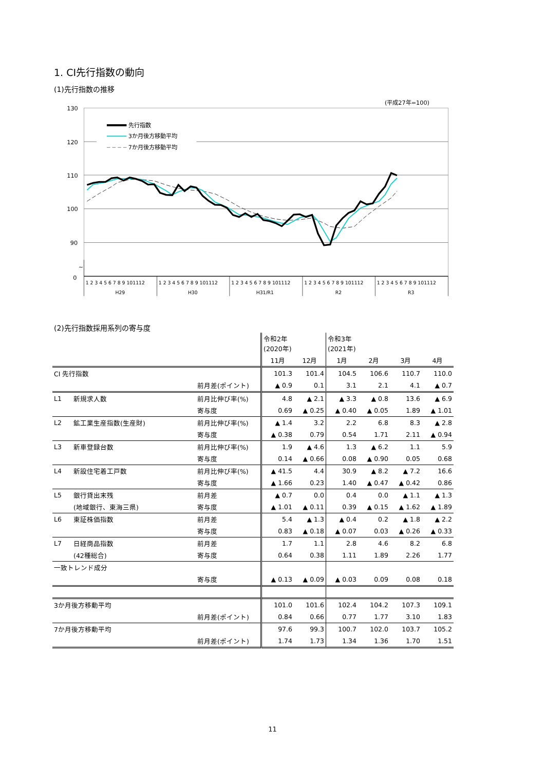1. CI先行指数の動向
(1)先行指数の推移
(平成27年=100)
130
120
110
100
90
~
0
先行指数
3か月後方移動平均
7か月後方移動平均
1 2 3 4 5 6 7 8 9 101112
1 2 3 4 5 6 7 8 9 101112
1 2 3 4 5 6 7 8 9 101112
1 2 3 4 5 6 7 8 9 101112
1 2 3 4 5 6 7 8 9 101112
H29
H30
H31/R1
R2
R3
(2)先行指数採用系列の寄与度
| | | | 令和2年 (2020年) | | 令和3年 (2021年) | | | |
| | | | 11月 | 12月 | 1月 | 2月 | 3月 | 4月 |
| CI 先行指数 | | | 101.3 | 101.4 | 104.5 | 106.6 | 110.7 | 110.0 |
| | | 前月差(ポイント) | ▲ 0.9 | 0.1 | 3.1 | 2.1 | 4.1 | ▲ 0.7 |
| L1 | 新規求人数 | 前月比伸び率(%) | 4.8 | ▲ 2.1 | ▲ 3.3 | ▲ 0.8 | 13.6 | ▲ 6.9 |
| | | 寄与度 | 0.69 | ▲ 0.25 | ▲ 0.40 | ▲ 0.05 | 1.89 | ▲ 1.01 |
| L2 | 鉱工業生産指数(生産財) | 前月比伸び率(%) | ▲ 1.4 | 3.2 | 2.2 | 6.8 | 8.3 | ▲ 2.8 |
| | | 寄与度 | ▲ 0.38 | 0.79 | 0.54 | 1.71 | 2.11 | ▲ 0.94 |
| L3 | 新車登録台数 | 前月比伸び率(%) | 1.9 | ▲ 4.6 | 1.3 | ▲ 6.2 | 1.1 | 5.9 |
| | | 寄与度 | 0.14 | ▲ 0.66 | 0.08 | ▲ 0.90 | 0.05 | 0.68 |
| L4 | 新設住宅着工戸数 | 前月比伸び率(%) | ▲ 41.5 | 4.4 | 30.9 | ▲ 8.2 | ▲ 7.2 | 16.6 |
| | | 寄与度 | ▲ 1.66 | 0.23 | 1.40 | ▲ 0.47 | ▲ 0.42 | 0.86 |
| L5 | 銀行貸出末残 | 前月差 | ▲ 0.7 | 0.0 | 0.4 | 0.0 | ▲ 1.1 | ▲ 1.3 |
| | (地域銀行、東海三県) | 寄与度 | ▲ 1.01 | ▲ 0.11 | 0.39 | ▲ 0.15 | ▲ 1.62 | ▲ 1.89 |
| L6 | 東証株価指数 | 前月差 | 5.4 | ▲ 1.3 | ▲ 0.4 | 0.2 | ▲ 1.8 | ▲ 2.2 |
| | | 寄与度 | 0.83 | ▲ 0.18 | ▲ 0.07 | 0.03 | ▲ 0.26 | ▲ 0.33 |
| L7 | 日経商品指数 | 前月差 | 1.7 | 1.1 | 2.8 | 4.6 | 8.2 | 6.8 |
| | (42種総合) | 寄与度 | 0.64 | 0.38 | 1.11 | 1.89 | 2.26 | 1.77 |
| 一致トレンド成分 | | | | | | | | |
| | | 寄与度 | ▲ 0.13 | ▲ 0.09 | ▲ 0.03 | 0.09 | 0.08 | 0.18 |
| 3か月後方移動平均 | | | 101.0 | 101.6 | 102.4 | 104.2 | 107.3 | 109.1 |
| | | 前月差(ポイント) | 0.84 | 0.66 | 0.77 | 1.77 | 3.10 | 1.83 |
| 7か月後方移動平均 | | | 97.6 | 99.3 | 100.7 | 102.0 | 103.7 | 105.2 |
| | | 前月差(ポイント) | 1.74 | 1.73 | 1.34 | 1.36 | 1.70 | 1.51 |
11